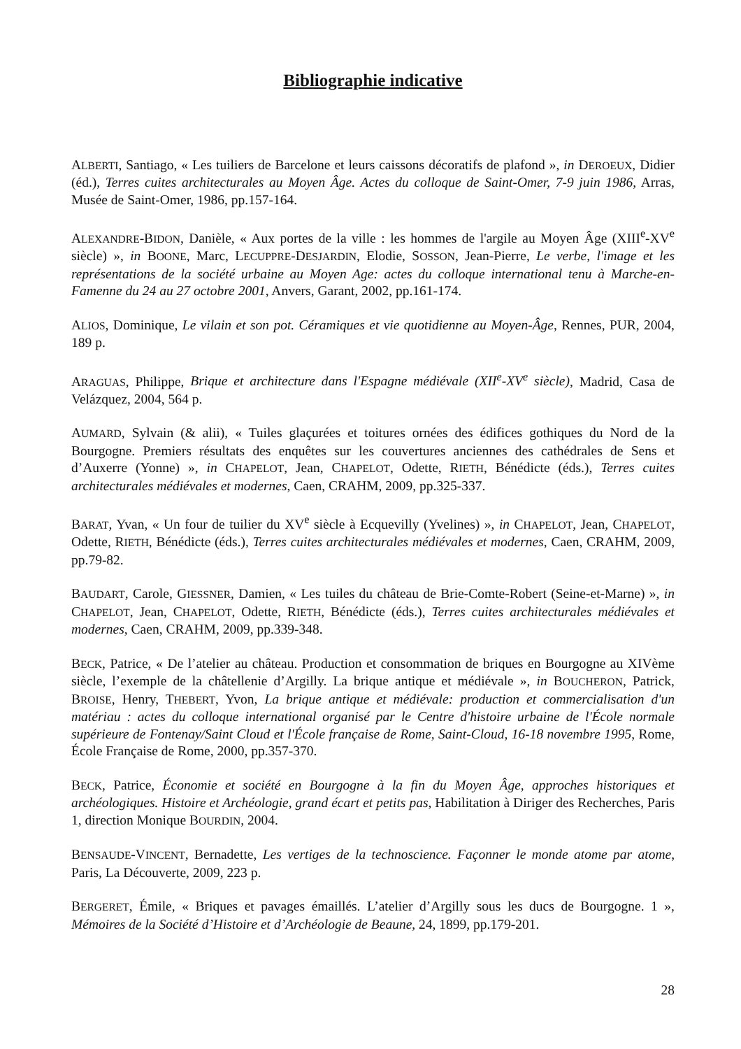Bibliographie indicative
ALBERTI, Santiago, « Les tuiliers de Barcelone et leurs caissons décoratifs de plafond », in DEROEUX, Didier (éd.), Terres cuites architecturales au Moyen Âge. Actes du colloque de Saint-Omer, 7-9 juin 1986, Arras, Musée de Saint-Omer, 1986, pp.157-164.
ALEXANDRE-BIDON, Danièle, « Aux portes de la ville : les hommes de l'argile au Moyen Âge (XIII<sup>e</sup>-XV<sup>e</sup> siècle) », in BOONE, Marc, LECUPPRE-DESJARDIN, Elodie, SOSSON, Jean-Pierre, Le verbe, l'image et les représentations de la société urbaine au Moyen Age: actes du colloque international tenu à Marche-en-Famenne du 24 au 27 octobre 2001, Anvers, Garant, 2002, pp.161-174.
ALIOS, Dominique, Le vilain et son pot. Céramiques et vie quotidienne au Moyen-Âge, Rennes, PUR, 2004, 189 p.
ARAGUAS, Philippe, Brique et architecture dans l'Espagne médiévale (XII<sup>e</sup>-XV<sup>e</sup> siècle), Madrid, Casa de Velázquez, 2004, 564 p.
AUMARD, Sylvain (& alii), « Tuiles glaçurées et toitures ornées des édifices gothiques du Nord de la Bourgogne. Premiers résultats des enquêtes sur les couvertures anciennes des cathédrales de Sens et d’Auxerre (Yonne) », in CHAPELOT, Jean, CHAPELOT, Odette, RIETH, Bénédicte (éds.), Terres cuites architecturales médiévales et modernes, Caen, CRAHM, 2009, pp.325-337.
BARAT, Yvan, « Un four de tuilier du XV<sup>e</sup> siècle à Ecquevilly (Yvelines) », in CHAPELOT, Jean, CHAPELOT, Odette, RIETH, Bénédicte (éds.), Terres cuites architecturales médiévales et modernes, Caen, CRAHM, 2009, pp.79-82.
BAUDART, Carole, GIESSNER, Damien, « Les tuiles du château de Brie-Comte-Robert (Seine-et-Marne) », in CHAPELOT, Jean, CHAPELOT, Odette, RIETH, Bénédicte (éds.), Terres cuites architecturales médiévales et modernes, Caen, CRAHM, 2009, pp.339-348.
BECK, Patrice, « De l’atelier au château. Production et consommation de briques en Bourgogne au XIVème siècle, l’exemple de la châtellenie d’Argilly. La brique antique et médiévale », in BOUCHERON, Patrick, BROISE, Henry, THEBERT, Yvon, La brique antique et médiévale: production et commercialisation d'un matériau : actes du colloque international organisé par le Centre d'histoire urbaine de l'École normale supérieure de Fontenay/Saint Cloud et l'École française de Rome, Saint-Cloud, 16-18 novembre 1995, Rome, École Française de Rome, 2000, pp.357-370.
BECK, Patrice, Économie et société en Bourgogne à la fin du Moyen Âge, approches historiques et archéologiques. Histoire et Archéologie, grand écart et petits pas, Habilitation à Diriger des Recherches, Paris 1, direction Monique BOURDIN, 2004.
BENSAUDE-VINCENT, Bernadette, Les vertiges de la technoscience. Façonner le monde atome par atome, Paris, La Découverte, 2009, 223 p.
BERGERET, Émile, « Briques et pavages émaillés. L’atelier d’Argilly sous les ducs de Bourgogne. 1 », Mémoires de la Société d’Histoire et d’Archéologie de Beaune, 24, 1899, pp.179-201.
28